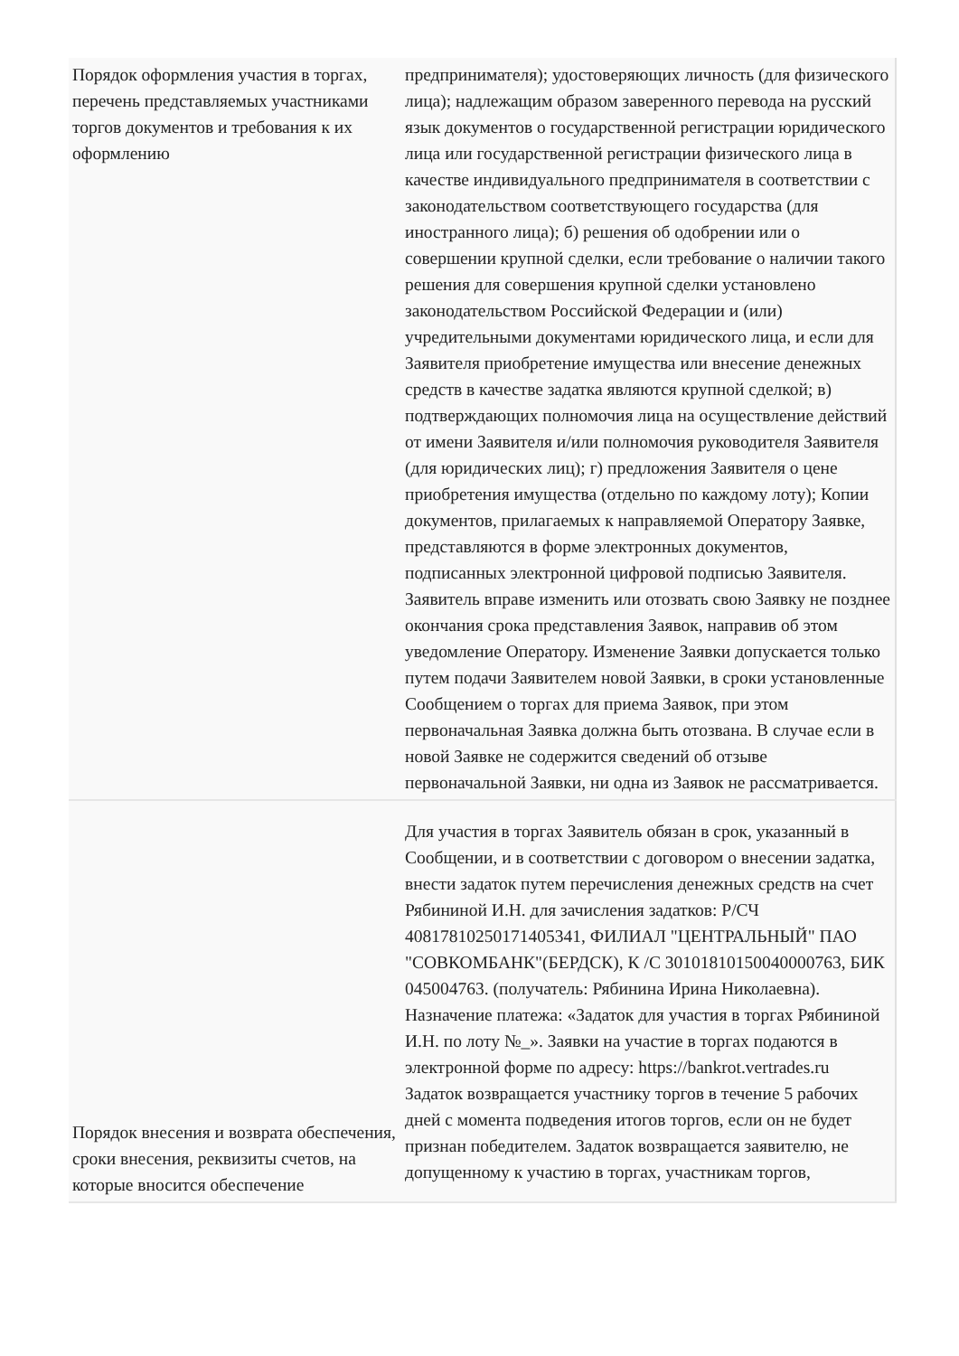| Порядок оформления участия в торгах, перечень представляемых участниками торгов документов и требования к их оформлению | предпринимателя); удостоверяющих личность (для физического лица); надлежащим образом заверенного перевода на русский язык документов о государственной регистрации юридического лица или государственной регистрации физического лица в качестве индивидуального предпринимателя в соответствии с законодательством соответствующего государства (для иностранного лица); б) решения об одобрении или о совершении крупной сделки, если требование о наличии такого решения для совершения крупной сделки установлено законодательством Российской Федерации и (или) учредительными документами юридического лица, и если для Заявителя приобретение имущества или внесение денежных средств в качестве задатка являются крупной сделкой; в) подтверждающих полномочия лица на осуществление действий от имени Заявителя и/или полномочия руководителя Заявителя (для юридических лиц); г) предложения Заявителя о цене приобретения имущества (отдельно по каждому лоту); Копии документов, прилагаемых к направляемой Оператору Заявке, представляются в форме электронных документов, подписанных электронной цифровой подписью Заявителя. Заявитель вправе изменить или отозвать свою Заявку не позднее окончания срока представления Заявок, направив об этом уведомление Оператору. Изменение Заявки допускается только путем подачи Заявителем новой Заявки, в сроки установленные Сообщением о торгах для приема Заявок, при этом первоначальная Заявка должна быть отозвана. В случае если в новой Заявке не содержится сведений об отзыве первоначальной Заявки, ни одна из Заявок не рассматривается. |
| Порядок внесения и возврата обеспечения, сроки внесения, реквизиты счетов, на которые вносится обеспечение | Для участия в торгах Заявитель обязан в срок, указанный в Сообщении, и в соответствии с договором о внесении задатка, внести задаток путем перечисления денежных средств на счет Рябининой И.Н. для зачисления задатков: Р/СЧ 40817810250171405341, ФИЛИАЛ "ЦЕНТРАЛЬНЫЙ" ПАО "СОВКОМБАНК"(БЕРДСК), К /С 30101810150040000763, БИК 045004763. (получатель: Рябинина Ирина Николаевна). Назначение платежа: «Задаток для участия в торгах Рябининой И.Н. по лоту №_». Заявки на участие в торгах подаются в электронной форме по адресу: https://bankrot.vertrades.ru Задаток возвращается участнику торгов в течение 5 рабочих дней с момента подведения итогов торгов, если он не будет признан победителем. Задаток возвращается заявителю, не допущенному к участию в торгах, участникам торгов, |